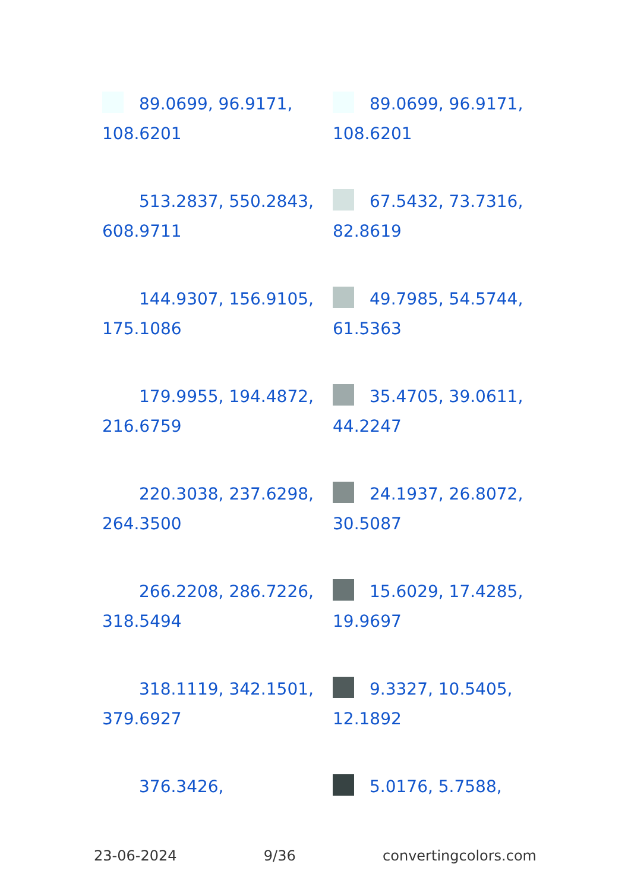89.0699, 96.9171, 108.6201
89.0699, 96.9171, 108.6201
513.2837, 550.2843, 608.9711
67.5432, 73.7316, 82.8619
144.9307, 156.9105, 175.1086
49.7985, 54.5744, 61.5363
179.9955, 194.4872, 216.6759
35.4705, 39.0611, 44.2247
220.3038, 237.6298, 264.3500
24.1937, 26.8072, 30.5087
266.2208, 286.7226, 318.5494
15.6029, 17.4285, 19.9697
318.1119, 342.1501, 379.6927
9.3327, 10.5405, 12.1892
376.3426,
5.0176, 5.7588,
23-06-2024 9/36 convertingcolors.com